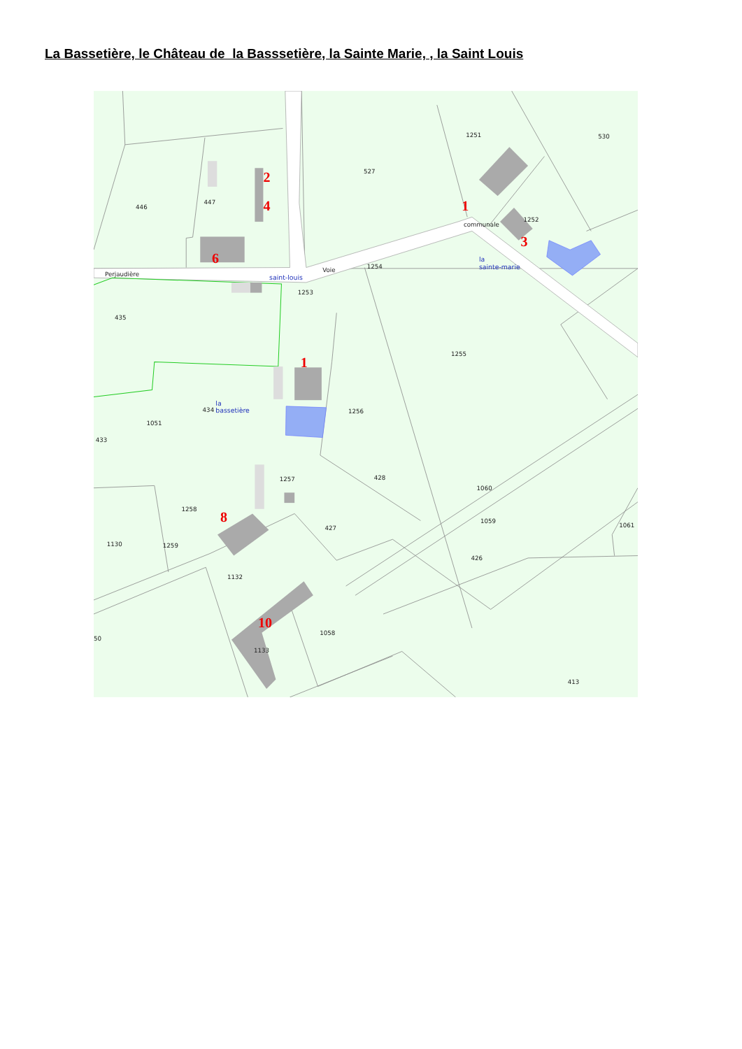La Bassetière, le Château de la Basssetière, la Sainte Marie, , la Saint Louis
446
447
527
1251
530
1252
1254
1253
435
1255
1256
434
1051
433
1257
428
1258
427
1130
1259
1060
1059
1061
426
1132
1058
50
1133
413
Perjaudière
Voie
communale
saint-louis
la
sainte-marie
la
bassetière
2
4
1
3
6
1
8
10